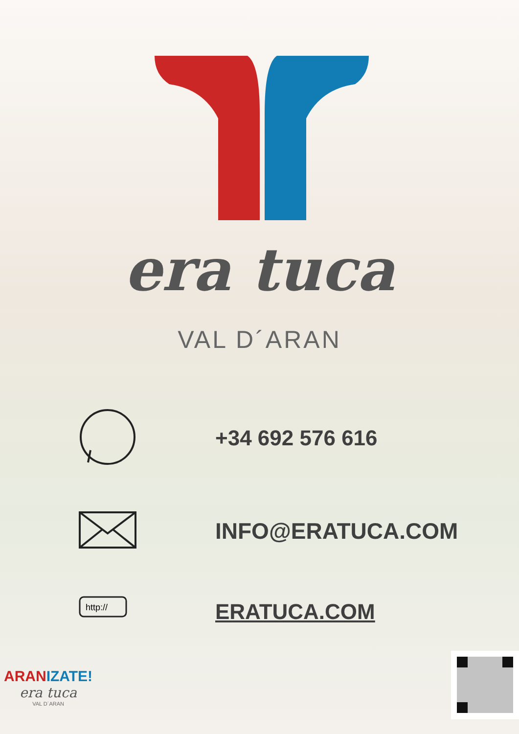era tuca
VAL D´ARAN
+34 692 576 616
INFO@ERATUCA.COM
http://
ERATUCA.COM
ARANIZATE!
era tuca
VAL D´ARAN